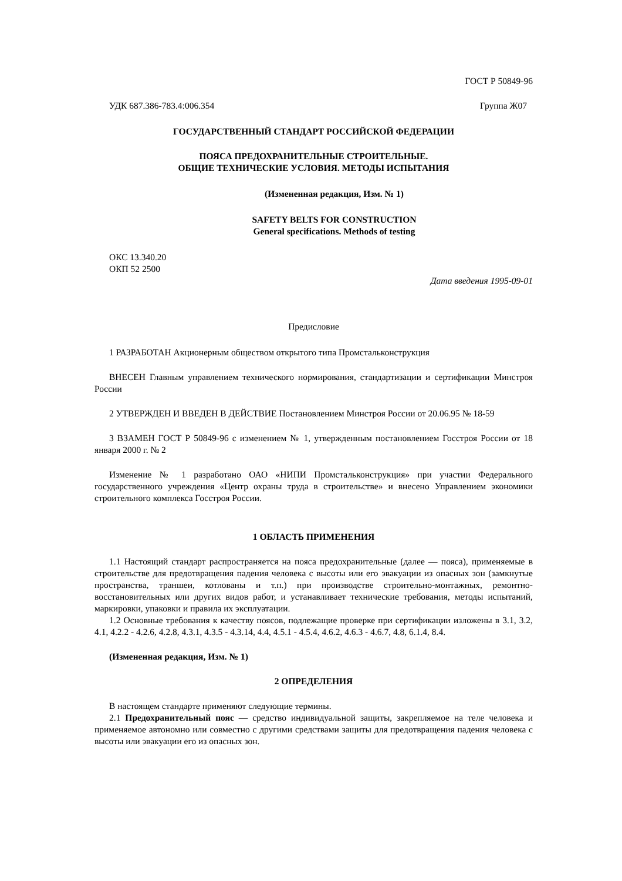ГОСТ Р 50849-96
УДК 687.386-783.4:006.354 Группа Ж07
ГОСУДАРСТВЕННЫЙ СТАНДАРТ РОССИЙСКОЙ ФЕДЕРАЦИИ
ПОЯСА ПРЕДОХРАНИТЕЛЬНЫЕ СТРОИТЕЛЬНЫЕ.
ОБЩИЕ ТЕХНИЧЕСКИЕ УСЛОВИЯ. МЕТОДЫ ИСПЫТАНИЯ
(Измененная редакция, Изм. № 1)
SAFETY BELTS FOR CONSTRUCTION
General specifications. Methods of testing
ОКС 13.340.20
ОКП 52 2500
Дата введения 1995-09-01
Предисловие
1 РАЗРАБОТАН Акционерным обществом открытого типа Промстальконструкция
ВНЕСЕН Главным управлением технического нормирования, стандартизации и сертификации Минстроя России
2 УТВЕРЖДЕН И ВВЕДЕН В ДЕЙСТВИЕ Постановлением Минстроя России от 20.06.95 № 18-59
3 ВЗАМЕН ГОСТ Р 50849-96 с изменением № 1, утвержденным постановлением Госстроя России от 18 января 2000 г. № 2
Изменение № 1 разработано ОАО «НИПИ Промстальконструкция» при участии Федерального государственного учреждения «Центр охраны труда в строительстве» и внесено Управлением экономики строительного комплекса Госстроя России.
1 ОБЛАСТЬ ПРИМЕНЕНИЯ
1.1 Настоящий стандарт распространяется на пояса предохранительные (далее — пояса), применяемые в строительстве для предотвращения падения человека с высоты или его эвакуации из опасных зон (замкнутые пространства, траншеи, котлованы и т.п.) при производстве строительно-монтажных, ремонтно-восстановительных или других видов работ, и устанавливает технические требования, методы испытаний, маркировки, упаковки и правила их эксплуатации.
1.2 Основные требования к качеству поясов, подлежащие проверке при сертификации изложены в 3.1, 3.2, 4.1, 4.2.2 - 4.2.6, 4.2.8, 4.3.1, 4.3.5 - 4.3.14, 4.4, 4.5.1 - 4.5.4, 4.6.2, 4.6.3 - 4.6.7, 4.8, 6.1.4, 8.4.
(Измененная редакция, Изм. № 1)
2 ОПРЕДЕЛЕНИЯ
В настоящем стандарте применяют следующие термины.
2.1 Предохранительный пояс — средство индивидуальной защиты, закрепляемое на теле человека и применяемое автономно или совместно с другими средствами защиты для предотвращения падения человека с высоты или эвакуации его из опасных зон.